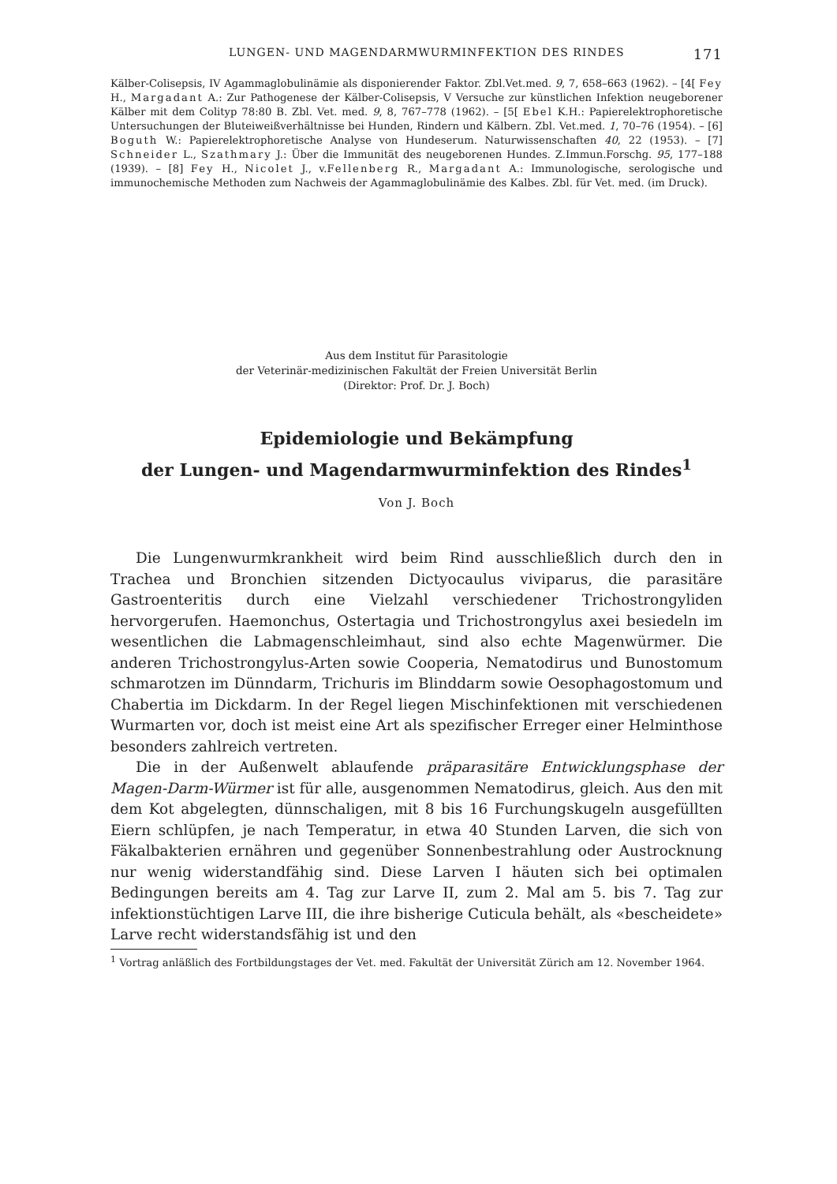LUNGEN- UND MAGENDARMWURMINFEKTION DES RINDES 171
Kälber-Colisepsis, IV Agammaglobulinämie als disponierender Faktor. Zbl.Vet.med. 9, 7, 658–663 (1962). – [4[ Fey H., Margadant A.: Zur Pathogenese der Kälber-Colisepsis, V Versuche zur künstlichen Infektion neugeborener Kälber mit dem Colityp 78:80 B. Zbl. Vet. med. 9, 8, 767–778 (1962). – [5[ Ebel K.H.: Papierelektrophoretische Untersuchungen der Bluteiweißverhältnisse bei Hunden, Rindern und Kälbern. Zbl. Vet.med. 1, 70–76 (1954). – [6] Boguth W.: Papierelektrophoretische Analyse von Hundeserum. Naturwissenschaften 40, 22 (1953). – [7] Schneider L., Szathmary J.: Über die Immunität des neugeborenen Hundes. Z.Immun.Forschg. 95, 177–188 (1939). – [8] Fey H., Nicolet J., v.Fellenberg R., Margadant A.: Immunologische, serologische und immunochemische Methoden zum Nachweis der Agammaglobulinämie des Kalbes. Zbl. für Vet. med. (im Druck).
Aus dem Institut für Parasitologie
der Veterinär-medizinischen Fakultät der Freien Universität Berlin
(Direktor: Prof. Dr. J. Boch)
Epidemiologie und Bekämpfung
der Lungen- und Magendarmwurminfektion des Rindes<sup>1</sup>
Von J. Boch
Die Lungenwurmkrankheit wird beim Rind ausschließlich durch den in Trachea und Bronchien sitzenden Dictyocaulus viviparus, die parasitäre Gastroenteritis durch eine Vielzahl verschiedener Trichostrongyliden hervorgerufen. Haemonchus, Ostertagia und Trichostrongylus axei besiedeln im wesentlichen die Labmagenschleimhaut, sind also echte Magenwürmer. Die anderen Trichostrongylus-Arten sowie Cooperia, Nematodirus und Bunostomum schmarotzen im Dünndarm, Trichuris im Blinddarm sowie Oesophagostomum und Chabertia im Dickdarm. In der Regel liegen Mischinfektionen mit verschiedenen Wurmarten vor, doch ist meist eine Art als spezifischer Erreger einer Helminthose besonders zahlreich vertreten.
Die in der Außenwelt ablaufende präparasitäre Entwicklungsphase der Magen-Darm-Würmer ist für alle, ausgenommen Nematodirus, gleich. Aus den mit dem Kot abgelegten, dünnschaligen, mit 8 bis 16 Furchungskugeln ausgefüllten Eiern schlüpfen, je nach Temperatur, in etwa 40 Stunden Larven, die sich von Fäkalbakterien ernähren und gegenüber Sonnenbestrahlung oder Austrocknung nur wenig widerstandfähig sind. Diese Larven I häuten sich bei optimalen Bedingungen bereits am 4. Tag zur Larve II, zum 2. Mal am 5. bis 7. Tag zur infektionstüchtigen Larve III, die ihre bisherige Cuticula behält, als «bescheidete» Larve recht widerstandsfähig ist und den
<sup>1</sup> Vortrag anläßlich des Fortbildungstages der Vet. med. Fakultät der Universität Zürich am 12. November 1964.